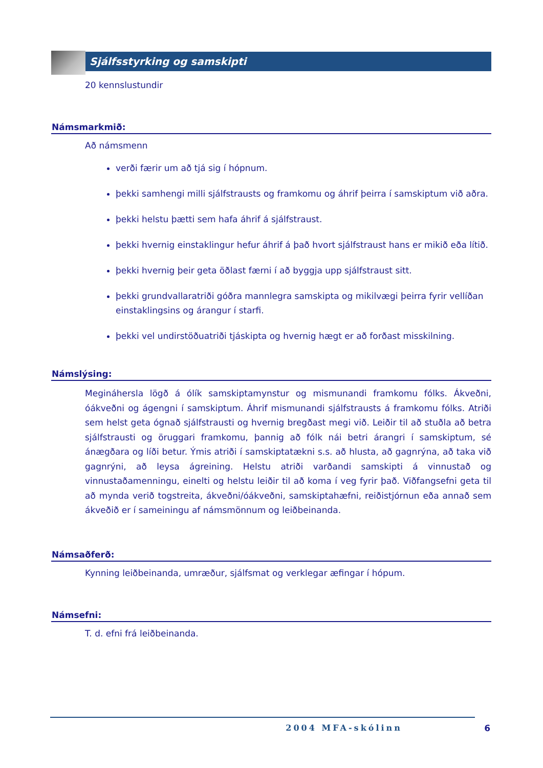Sjálfsstyrking og samskipti
20 kennslustundir
Námsmarkmið:
Að námsmenn
verði færir um að tjá sig í hópnum.
þekki samhengi milli sjálfstrausts og framkomu og áhrif þeirra í samskiptum við aðra.
þekki helstu þætti sem hafa áhrif á sjálfstraust.
þekki hvernig einstaklingur hefur áhrif á það hvort sjálfstraust hans er mikið eða lítið.
þekki hvernig þeir geta öðlast færni í að byggja upp sjálfstraust sitt.
þekki grundvallaratriði góðra mannlegra samskipta og mikilvægi þeirra fyrir vellíðan einstaklingsins og árangur í starfi.
þekki vel undirstöðuatriði tjáskipta og hvernig hægt er að forðast misskilning.
Námslýsing:
Megináhersla lögð á ólík samskiptamynstur og mismunandi framkomu fólks. Ákveðni, óákveðni og ágengni í samskiptum. Áhrif mismunandi sjálfstrausts á framkomu fólks. Atriði sem helst geta ógnað sjálfstrausti og hvernig bregðast megi við. Leiðir til að stuðla að betra sjálfstrausti og öruggari framkomu, þannig að fólk nái betri árangri í samskiptum, sé ánægðara og líði betur. Ýmis atriði í samskiptatækni s.s. að hlusta, að gagnrýna, að taka við gagnrýni, að leysa ágreining. Helstu atriði varðandi samskipti á vinnustað og vinnustaðamenningu, einelti og helstu leiðir til að koma í veg fyrir það. Viðfangsefni geta til að mynda verið togstreita, ákveðni/óákveðni, samskiptahæfni, reiðistjórnun eða annað sem ákveðið er í sameiningu af námsmönnum og leiðbeinanda.
Námsaðferð:
Kynning leiðbeinanda, umræður, sjálfsmat og verklegar æfingar í hópum.
Námsefni:
T. d. efni frá leiðbeinanda.
2004 MFA-skólinn 6